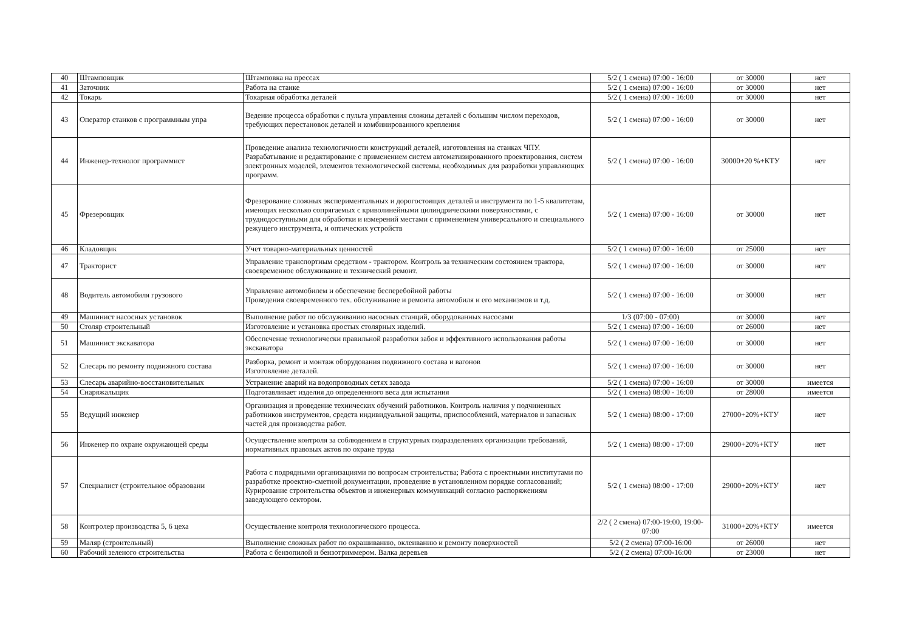| 40 | Штамповщик | Штамповка на прессах | 5/2 ( 1 смена) 07:00 - 16:00 | от 30000 | нет |
| 41 | Заточник | Работа на станке | 5/2 ( 1 смена) 07:00 - 16:00 | от 30000 | нет |
| 42 | Токарь | Токарная обработка деталей | 5/2 ( 1 смена) 07:00 - 16:00 | от 30000 | нет |
| 43 | Оператор станков с программным упра | Ведение процесса обработки с пульта управления сложны деталей с большим числом переходов, требующих перестановок деталей и комбинированного крепления | 5/2 ( 1 смена) 07:00 - 16:00 | от 30000 | нет |
| 44 | Инженер-технолог программист | Проведение анализа технологичности конструкций деталей, изготовления на станках ЧПУ. Разрабатывание и редактирование с применением систем автоматизированного проектирования, систем электронных моделей, элементов технологической системы, необходимых для разработки управляющих программ. | 5/2 ( 1 смена) 07:00 - 16:00 | 30000+20 %+КТУ | нет |
| 45 | Фрезеровщик | Фрезерование сложных экспериментальных и дорогостоящих деталей и инструмента по 1-5 квалитетам, имеющих несколько сопрягаемых с криволинейными цилиндрическими поверхностями, с труднодоступными для обработки и измерений местами с применением универсального и специального режущего инструмента, и оптических устройств | 5/2 ( 1 смена) 07:00 - 16:00 | от 30000 | нет |
| 46 | Кладовщик | Учет товарно-материальных ценностей | 5/2 ( 1 смена) 07:00 - 16:00 | от 25000 | нет |
| 47 | Тракторист | Управление транспортным средством - трактором. Контроль за техническим состоянием трактора, своевременное обслуживание и технический ремонт. | 5/2 ( 1 смена) 07:00 - 16:00 | от 30000 | нет |
| 48 | Водитель автомобиля грузового | Управление автомобилем и обеспечение бесперебойной работы Проведения своевременного тех. обслуживание и ремонта автомобиля и его механизмов и т.д. | 5/2 ( 1 смена) 07:00 - 16:00 | от 30000 | нет |
| 49 | Машинист насосных установок | Выполнение работ по обслуживанию насосных станций, оборудованных насосами | 1/3 (07:00 - 07:00) | от 30000 | нет |
| 50 | Столяр строительный | Изготовление и установка простых столярных изделий. | 5/2 ( 1 смена) 07:00 - 16:00 | от 26000 | нет |
| 51 | Машинист экскаватора | Обеспечение технологически правильной разработки забоя и эффективного использования работы экскаватора | 5/2 ( 1 смена) 07:00 - 16:00 | от 30000 | нет |
| 52 | Слесарь по ремонту подвижного состава | Разборка, ремонт и монтаж оборудования подвижного состава и вагонов Изготовление деталей. | 5/2 ( 1 смена) 07:00 - 16:00 | от 30000 | нет |
| 53 | Слесарь аварийно-восстановительных | Устранение аварий на водопроводных сетях завода | 5/2 ( 1 смена) 07:00 - 16:00 | от 30000 | имеется |
| 54 | Снаряжальщик | Подготавливает изделия до определенного веса для испытания | 5/2 ( 1 смена) 08:00 - 16:00 | от 28000 | имеется |
| 55 | Ведущий инженер | Организация и проведение технических обучений работников. Контроль наличия у подчиненных работников инструментов, средств индивидуальной защиты, приспособлений, материалов и запасных частей для производства работ. | 5/2 ( 1 смена) 08:00 - 17:00 | 27000+20%+КТУ | нет |
| 56 | Инженер по охране окружающей среды | Осуществление контроля за соблюдением в структурных подразделениях организации требований, нормативных правовых актов по охране труда | 5/2 ( 1 смена) 08:00 - 17:00 | 29000+20%+КТУ | нет |
| 57 | Специалист (строительное образовани | Работа с подрядными организациями по вопросам строительства; Работа с проектными институтами по разработке проектно-сметной документации, проведение в установленном порядке согласований; Курирование строительства объектов и инженерных коммуникаций согласно распоряжениям заведующего сектором. | 5/2 ( 1 смена) 08:00 - 17:00 | 29000+20%+КТУ | нет |
| 58 | Контролер производства 5, 6 цеха | Осуществление контроля технологического процесса. | 2/2 ( 2 смена) 07:00-19:00, 19:00-07:00 | 31000+20%+КТУ | имеется |
| 59 | Маляр (строительный) | Выполнение сложных работ по окрашиванию, оклеиванию и ремонту поверхностей | 5/2 ( 2 смена) 07:00-16:00 | от 26000 | нет |
| 60 | Рабочий зеленого строительства | Работа с бензопилой и бензотриммером. Валка деревьев | 5/2 ( 2 смена) 07:00-16:00 | от 23000 | нет |